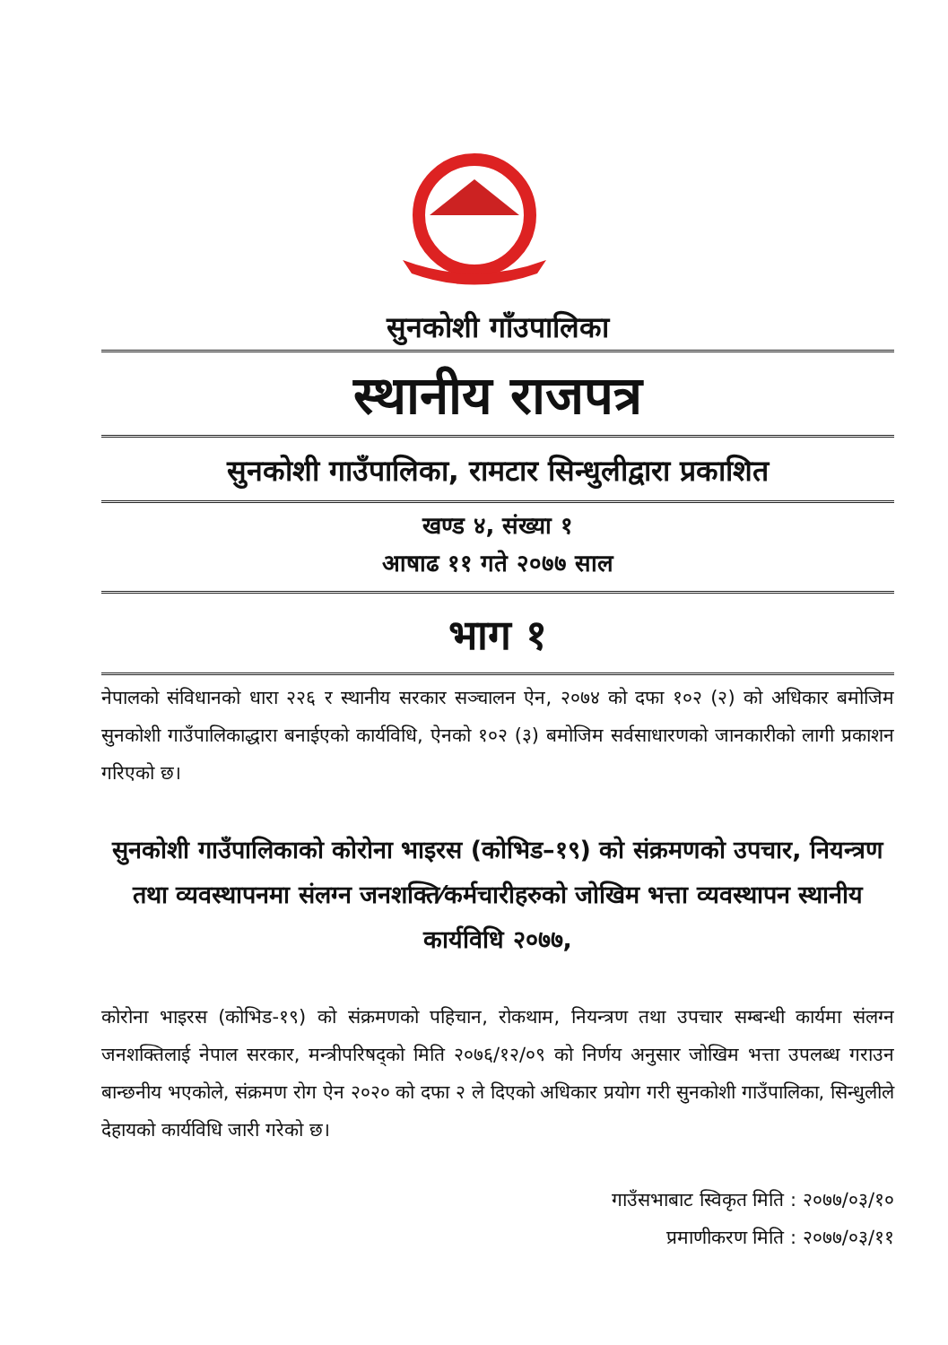सुनकोशी गाँउपालिका
स्थानीय राजपत्र
सुनकोशी गाउँपालिका, रामटार सिन्धुलीद्वारा प्रकाशित
खण्ड ४, संख्या १
आषाढ ११ गते २०७७ साल
भाग १
नेपालको संविधानको धारा २२६ र स्थानीय सरकार सञ्चालन ऐन, २०७४ को दफा १०२ (२) को अधिकार बमोजिम सुनकोशी गाउँपालिकाद्धारा बनाईएको कार्यविधि, ऐनको १०२ (३) बमोजिम सर्वसाधारणको जानकारीको लागी प्रकाशन गरिएको छ।
सुनकोशी गाउँपालिकाको कोरोना भाइरस (कोभिड–१९) को संक्रमणको उपचार, नियन्त्रण तथा व्यवस्थापनमा संलग्न जनशक्ति⁄कर्मचारीहरुको जोखिम भत्ता व्यवस्थापन स्थानीय कार्यविधि २०७७,
कोरोना भाइरस (कोभिड-१९) को संक्रमणको पहिचान, रोकथाम, नियन्त्रण तथा उपचार सम्बन्धी कार्यमा संलग्न जनशक्तिलाई नेपाल सरकार, मन्त्रीपरिषद्को मिति २०७६/१२/०९ को निर्णय अनुसार जोखिम भत्ता उपलब्ध गराउन बान्छनीय भएकोले, संक्रमण रोग ऐन २०२० को दफा २ ले दिएको अधिकार प्रयोग गरी सुनकोशी गाउँपालिका, सिन्धुलीले देहायको कार्यविधि जारी गरेको छ।
गाउँसभाबाट स्विकृत मिति : २०७७/०३/१०
प्रमाणीकरण मिति : २०७७/०३/११